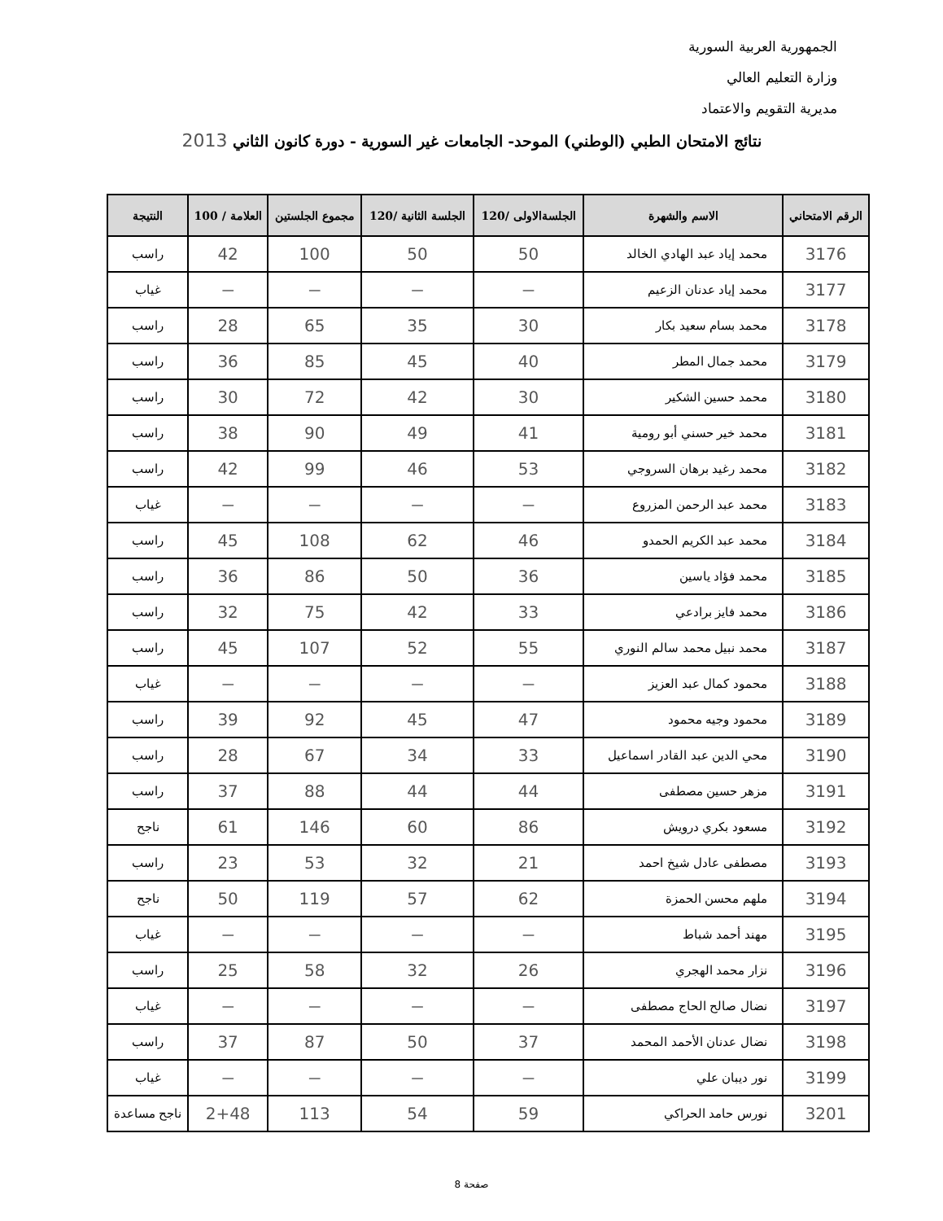الجمهورية العربية السورية
وزارة التعليم العالي
مديرية التقويم والاعتماد
نتائج الامتحان الطبي (الوطني) الموحد- الجامعات غير السورية - دورة كانون الثاني 2013
| الرقم الامتحاني | الاسم والشهرة | الجلسةالاولى /120 | الجلسة الثانية /120 | مجموع الجلستين | العلامة / 100 | النتيجة |
| --- | --- | --- | --- | --- | --- | --- |
| 3176 | محمد إياد عبد الهادي الخالد | 50 | 50 | 100 | 42 | راسب |
| 3177 | محمد إياد عدنان الزعيم | — | — | — | — | غياب |
| 3178 | محمد بسام سعيد بكار | 30 | 35 | 65 | 28 | راسب |
| 3179 | محمد جمال المطر | 40 | 45 | 85 | 36 | راسب |
| 3180 | محمد حسين الشكير | 30 | 42 | 72 | 30 | راسب |
| 3181 | محمد خير حسني أبو رومية | 41 | 49 | 90 | 38 | راسب |
| 3182 | محمد رغيد برهان السروجي | 53 | 46 | 99 | 42 | راسب |
| 3183 | محمد عبد الرحمن المزروع | — | — | — | — | غياب |
| 3184 | محمد عبد الكريم الحمدو | 46 | 62 | 108 | 45 | راسب |
| 3185 | محمد فؤاد ياسين | 36 | 50 | 86 | 36 | راسب |
| 3186 | محمد فايز برادعي | 33 | 42 | 75 | 32 | راسب |
| 3187 | محمد نبيل محمد سالم النوري | 55 | 52 | 107 | 45 | راسب |
| 3188 | محمود كمال عبد العزيز | — | — | — | — | غياب |
| 3189 | محمود وجيه محمود | 47 | 45 | 92 | 39 | راسب |
| 3190 | محي الدين عبد القادر اسماعيل | 33 | 34 | 67 | 28 | راسب |
| 3191 | مزهر حسين مصطفى | 44 | 44 | 88 | 37 | راسب |
| 3192 | مسعود بكري درويش | 86 | 60 | 146 | 61 | ناجح |
| 3193 | مصطفى عادل شيخ احمد | 21 | 32 | 53 | 23 | راسب |
| 3194 | ملهم محسن الحمزة | 62 | 57 | 119 | 50 | ناجح |
| 3195 | مهند أحمد شباط | — | — | — | — | غياب |
| 3196 | نزار محمد الهجري | 26 | 32 | 58 | 25 | راسب |
| 3197 | نضال صالح الحاج مصطفى | — | — | — | — | غياب |
| 3198 | نضال عدنان الأحمد المحمد | 37 | 50 | 87 | 37 | راسب |
| 3199 | نور ديبان علي | — | — | — | — | غياب |
| 3201 | نورس حامد الحراكي | 59 | 54 | 113 | 2+48 | ناجح مساعدة |
صفحة 8